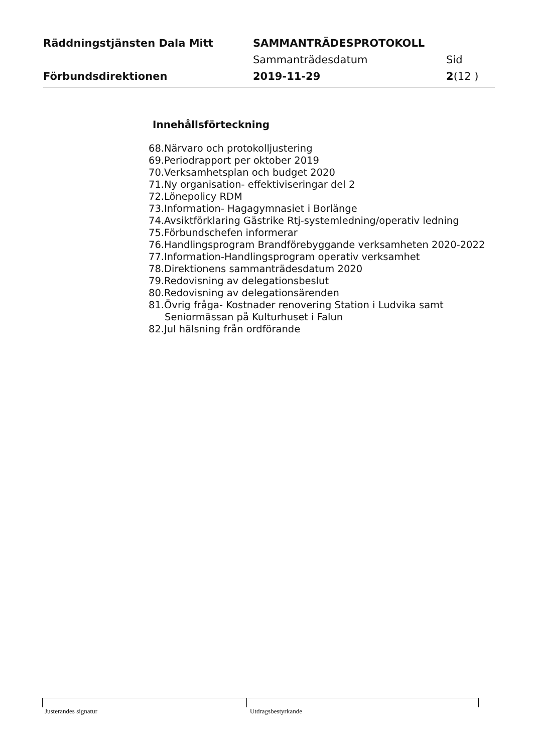Räddningstjänsten Dala Mitt SAMMANTRÄDESPROTOKOLL
Sammanträdesdatum Sid
Förbundsdirektionen 2019-11-29 2(12 )
Innehållsförteckning
68.Närvaro och protokolljustering
69.Periodrapport per oktober 2019
70.Verksamhetsplan och budget 2020
71.Ny organisation- effektiviseringar del 2
72.Lönepolicy RDM
73.Information- Hagagymnasiet i Borlänge
74.Avsiktförklaring Gästrike Rtj-systemledning/operativ ledning
75.Förbundschefen informerar
76.Handlingsprogram Brandförebyggande verksamheten 2020-2022
77.Information-Handlingsprogram operativ verksamhet
78.Direktionens sammanträdesdatum 2020
79.Redovisning av delegationsbeslut
80.Redovisning av delegationsärenden
81.Övrig fråga- Kostnader renovering Station i Ludvika samt
Seniormässan på Kulturhuset i Falun
82.Jul hälsning från ordförande
Justerandes signatur Utdragsbestyrkande